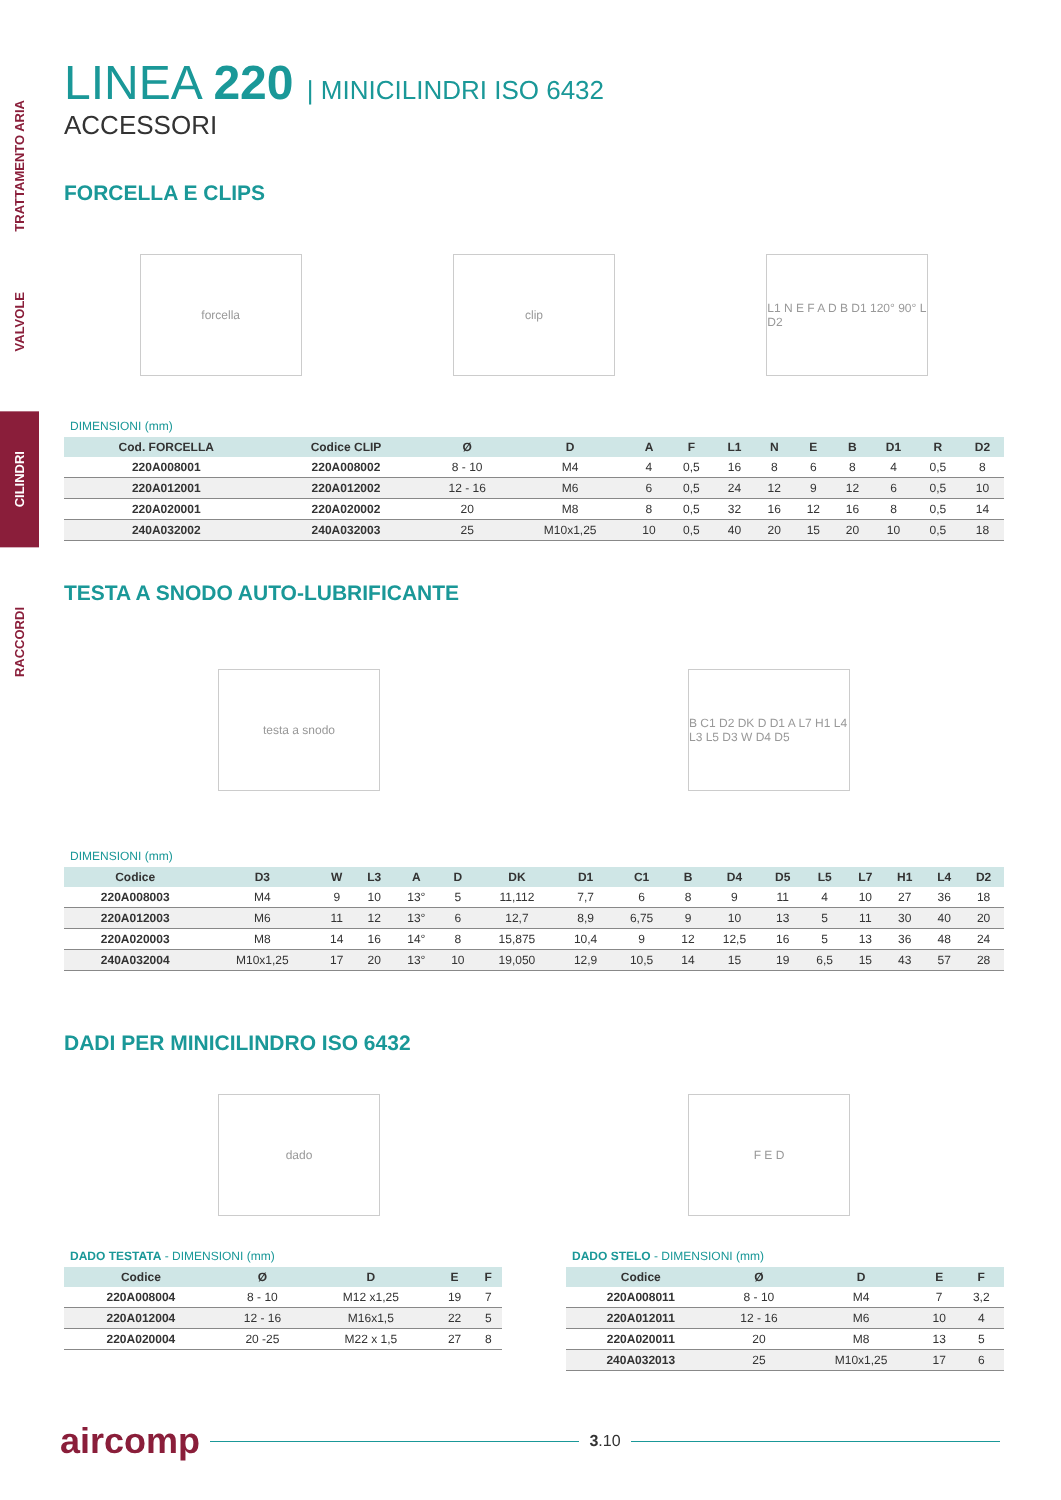TRATTAMENTO ARIA
VALVOLE
CILINDRI
RACCORDI
LINEA 220 | MINICILINDRI ISO 6432
ACCESSORI
FORCELLA E CLIPS
forcella clip
L1 N E F A D B D1 120° 90° L D2
DIMENSIONI (mm)
| Cod. FORCELLA | Codice CLIP | Ø | D | A | F | L1 | N | E | B | D1 | R | D2 |
| --- | --- | --- | --- | --- | --- | --- | --- | --- | --- | --- | --- | --- |
| 220A008001 | 220A008002 | 8 - 10 | M4 | 4 | 0,5 | 16 | 8 | 6 | 8 | 4 | 0,5 | 8 |
| 220A012001 | 220A012002 | 12 - 16 | M6 | 6 | 0,5 | 24 | 12 | 9 | 12 | 6 | 0,5 | 10 |
| 220A020001 | 220A020002 | 20 | M8 | 8 | 0,5 | 32 | 16 | 12 | 16 | 8 | 0,5 | 14 |
| 240A032002 | 240A032003 | 25 | M10x1,25 | 10 | 0,5 | 40 | 20 | 15 | 20 | 10 | 0,5 | 18 |
TESTA A SNODO AUTO-LUBRIFICANTE
testa a snodo
B C1 D2 DK D D1 A L7 H1 L4 L3 L5 D3 W D4 D5
DIMENSIONI (mm)
| Codice | D3 | W | L3 | A | D | DK | D1 | C1 | B | D4 | D5 | L5 | L7 | H1 | L4 | D2 |
| --- | --- | --- | --- | --- | --- | --- | --- | --- | --- | --- | --- | --- | --- | --- | --- | --- |
| 220A008003 | M4 | 9 | 10 | 13° | 5 | 11,112 | 7,7 | 6 | 8 | 9 | 11 | 4 | 10 | 27 | 36 | 18 |
| 220A012003 | M6 | 11 | 12 | 13° | 6 | 12,7 | 8,9 | 6,75 | 9 | 10 | 13 | 5 | 11 | 30 | 40 | 20 |
| 220A020003 | M8 | 14 | 16 | 14° | 8 | 15,875 | 10,4 | 9 | 12 | 12,5 | 16 | 5 | 13 | 36 | 48 | 24 |
| 240A032004 | M10x1,25 | 17 | 20 | 13° | 10 | 19,050 | 12,9 | 10,5 | 14 | 15 | 19 | 6,5 | 15 | 43 | 57 | 28 |
DADI PER MINICILINDRO ISO 6432
dado F E D
DADO TESTATA - DIMENSIONI (mm)
| Codice | Ø | D | E | F |
| --- | --- | --- | --- | --- |
| 220A008004 | 8 - 10 | M12 x1,25 | 19 | 7 |
| 220A012004 | 12 - 16 | M16x1,5 | 22 | 5 |
| 220A020004 | 20 -25 | M22 x 1,5 | 27 | 8 |
DADO STELO - DIMENSIONI (mm)
| Codice | Ø | D | E | F |
| --- | --- | --- | --- | --- |
| 220A008011 | 8 - 10 | M4 | 7 | 3,2 |
| 220A012011 | 12 - 16 | M6 | 10 | 4 |
| 220A020011 | 20 | M8 | 13 | 5 |
| 240A032013 | 25 | M10x1,25 | 17 | 6 |
aircomp 3.10